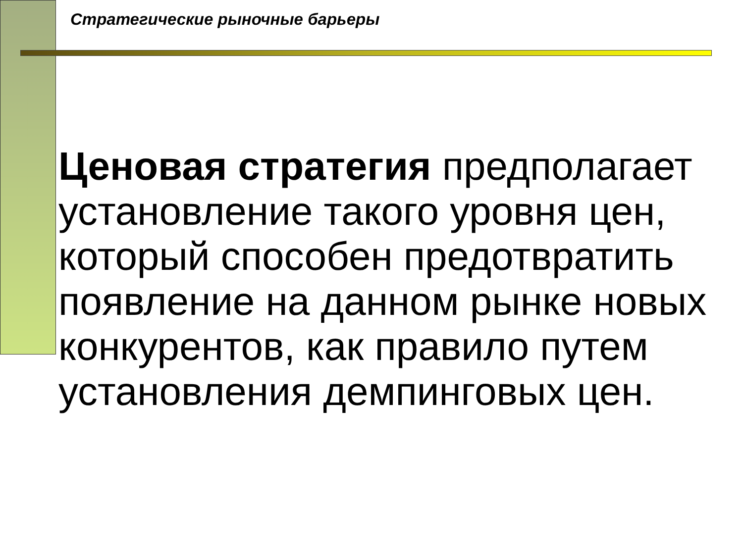Стратегические рыночные барьеры
Ценовая стратегия предполагает установление такого уровня цен, который способен предотвратить появление на данном рынке новых конкурентов, как правило путем установления демпинговых цен.